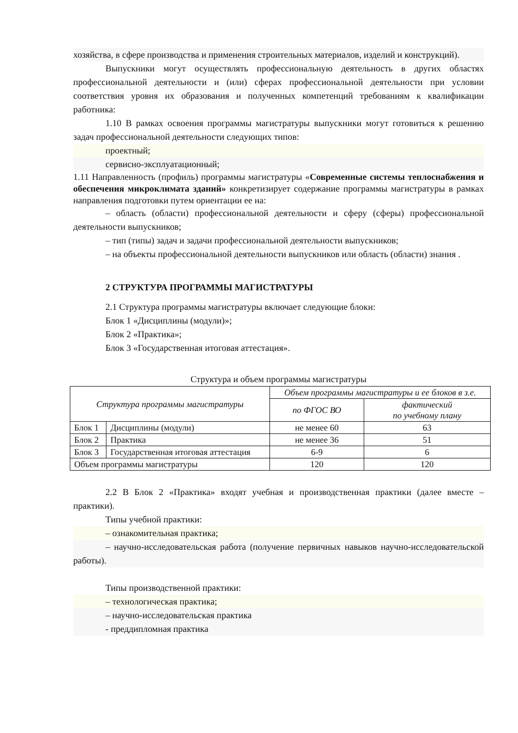хозяйства, в сфере производства и применения строительных материалов, изделий и конструкций).
Выпускники могут осуществлять профессиональную деятельность в других областях профессиональной деятельности и (или) сферах профессиональной деятельности при условии соответствия уровня их образования и полученных компетенций требованиям к квалификации работника:
1.10 В рамках освоения программы магистратуры выпускники могут готовиться к решению задач профессиональной деятельности следующих типов:
проектный;
сервисно-эксплуатационный;
1.11 Направленность (профиль) программы магистратуры «Современные системы теплоснабжения и обеспечения микроклимата зданий» конкретизирует содержание программы магистратуры в рамках направления подготовки путем ориентации ее на:
– область (области) профессиональной деятельности и сферу (сферы) профессиональной деятельности выпускников;
– тип (типы) задач и задачи профессиональной деятельности выпускников;
– на объекты профессиональной деятельности выпускников или область (области) знания .
2 СТРУКТУРА ПРОГРАММЫ МАГИСТРАТУРЫ
2.1 Структура программы магистратуры включает следующие блоки:
Блок 1 «Дисциплины (модули)»;
Блок 2 «Практика»;
Блок 3 «Государственная итоговая аттестация».
Структура и объем программы магистратуры
| Структура программы магистратуры | | Объем программы магистратуры и ее блоков в з.е. | |
| --- | --- | --- | --- |
| | | по ФГОС ВО | фактический по учебному плану |
| Блок 1 | Дисциплины (модули) | не менее 60 | 63 |
| Блок 2 | Практика | не менее 36 | 51 |
| Блок 3 | Государственная итоговая аттестация | 6-9 | 6 |
| Объем программы магистратуры | | 120 | 120 |
2.2 В Блок 2 «Практика» входят учебная и производственная практики (далее вместе – практики).
Типы учебной практики:
– ознакомительная практика;
– научно-исследовательская работа (получение первичных навыков научно-исследовательской работы).
Типы производственной практики:
– технологическая практика;
– научно-исследовательская практика
- преддипломная практика